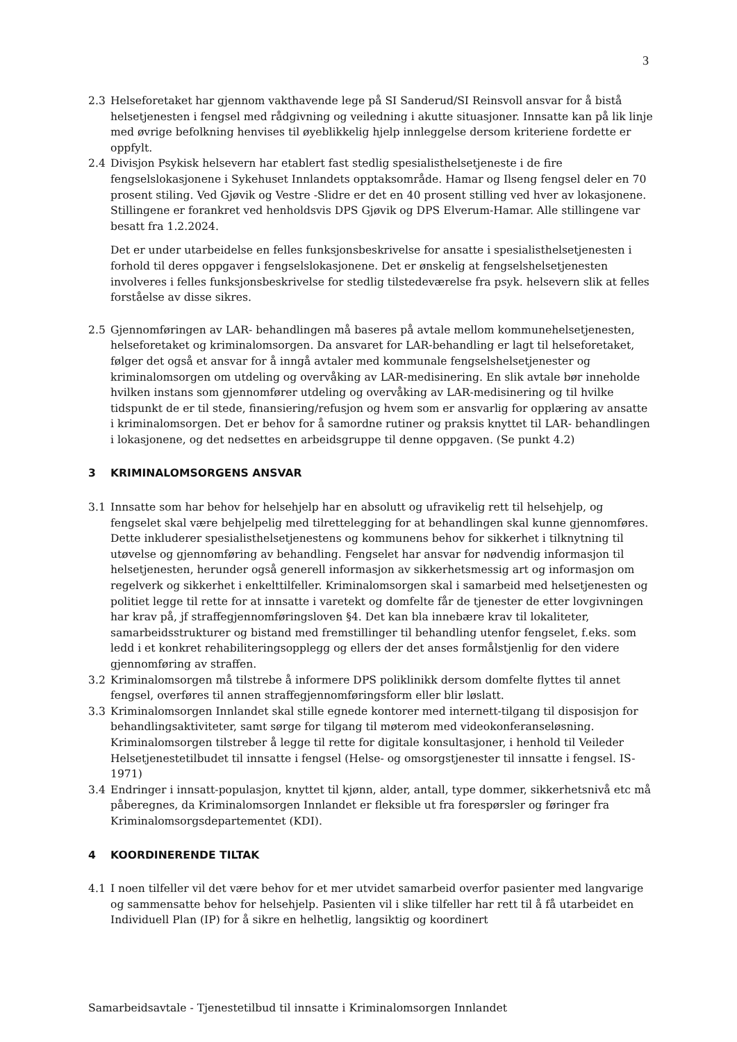3
2.3 Helseforetaket har gjennom vakthavende lege på SI Sanderud/SI Reinsvoll ansvar for å bistå helsetjenesten i fengsel med rådgivning og veiledning i akutte situasjoner. Innsatte kan på lik linje med øvrige befolkning henvises til øyeblikkelig hjelp innleggelse dersom kriteriene fordette er oppfylt.
2.4 Divisjon Psykisk helsevern har etablert fast stedlig spesialisthelsetjeneste i de fire fengselslokasjonene i Sykehuset Innlandets opptaksområde. Hamar og Ilseng fengsel deler en 70 prosent stiling. Ved Gjøvik og Vestre -Slidre er det en 40 prosent stilling ved hver av lokasjonene. Stillingene er forankret ved henholdsvis DPS Gjøvik og DPS Elverum-Hamar. Alle stillingene var besatt fra 1.2.2024.
Det er under utarbeidelse en felles funksjonsbeskrivelse for ansatte i spesialisthelsetjenesten i forhold til deres oppgaver i fengselslokasjonene. Det er ønskelig at fengselshelsetjenesten involveres i felles funksjonsbeskrivelse for stedlig tilstedeværelse fra psyk. helsevern slik at felles forståelse av disse sikres.
2.5 Gjennomføringen av LAR- behandlingen må baseres på avtale mellom kommunehelsetjenesten, helseforetaket og kriminalomsorgen. Da ansvaret for LAR-behandling er lagt til helseforetaket, følger det også et ansvar for å inngå avtaler med kommunale fengselshelsetjenester og kriminalomsorgen om utdeling og overvåking av LAR-medisinering. En slik avtale bør inneholde hvilken instans som gjennomfører utdeling og overvåking av LAR-medisinering og til hvilke tidspunkt de er til stede, finansiering/refusjon og hvem som er ansvarlig for opplæring av ansatte i kriminalomsorgen. Det er behov for å samordne rutiner og praksis knyttet til LAR- behandlingen i lokasjonene, og det nedsettes en arbeidsgruppe til denne oppgaven. (Se punkt 4.2)
3 KRIMINALOMSORGENS ANSVAR
3.1 Innsatte som har behov for helsehjelp har en absolutt og ufravikelig rett til helsehjelp, og fengselet skal være behjelpelig med tilrettelegging for at behandlingen skal kunne gjennomføres. Dette inkluderer spesialisthelsetjenestens og kommunens behov for sikkerhet i tilknytning til utøvelse og gjennomføring av behandling. Fengselet har ansvar for nødvendig informasjon til helsetjenesten, herunder også generell informasjon av sikkerhetsmessig art og informasjon om regelverk og sikkerhet i enkelttilfeller. Kriminalomsorgen skal i samarbeid med helsetjenesten og politiet legge til rette for at innsatte i varetekt og domfelte får de tjenester de etter lovgivningen har krav på, jf straffegjennomføringsloven §4. Det kan bla innebære krav til lokaliteter, samarbeidsstrukturer og bistand med fremstillinger til behandling utenfor fengselet, f.eks. som ledd i et konkret rehabiliteringsopplegg og ellers der det anses formålstjenlig for den videre gjennomføring av straffen.
3.2 Kriminalomsorgen må tilstrebe å informere DPS poliklinikk dersom domfelte flyttes til annet fengsel, overføres til annen straffegjennomføringsform eller blir løslatt.
3.3 Kriminalomsorgen Innlandet skal stille egnede kontorer med internett-tilgang til disposisjon for behandlingsaktiviteter, samt sørge for tilgang til møterom med videokonferanseløsning. Kriminalomsorgen tilstreber å legge til rette for digitale konsultasjoner, i henhold til Veileder Helsetjenestetilbudet til innsatte i fengsel (Helse- og omsorgstjenester til innsatte i fengsel. IS-1971)
3.4 Endringer i innsatt-populasjon, knyttet til kjønn, alder, antall, type dommer, sikkerhetsnivå etc må påberegnes, da Kriminalomsorgen Innlandet er fleksible ut fra forespørsler og føringer fra Kriminalomsorgsdepartementet (KDI).
4 KOORDINERENDE TILTAK
4.1 I noen tilfeller vil det være behov for et mer utvidet samarbeid overfor pasienter med langvarige og sammensatte behov for helsehjelp. Pasienten vil i slike tilfeller har rett til å få utarbeidet en Individuell Plan (IP) for å sikre en helhetlig, langsiktig og koordinert
Samarbeidsavtale - Tjenestetilbud til innsatte i Kriminalomsorgen Innlandet